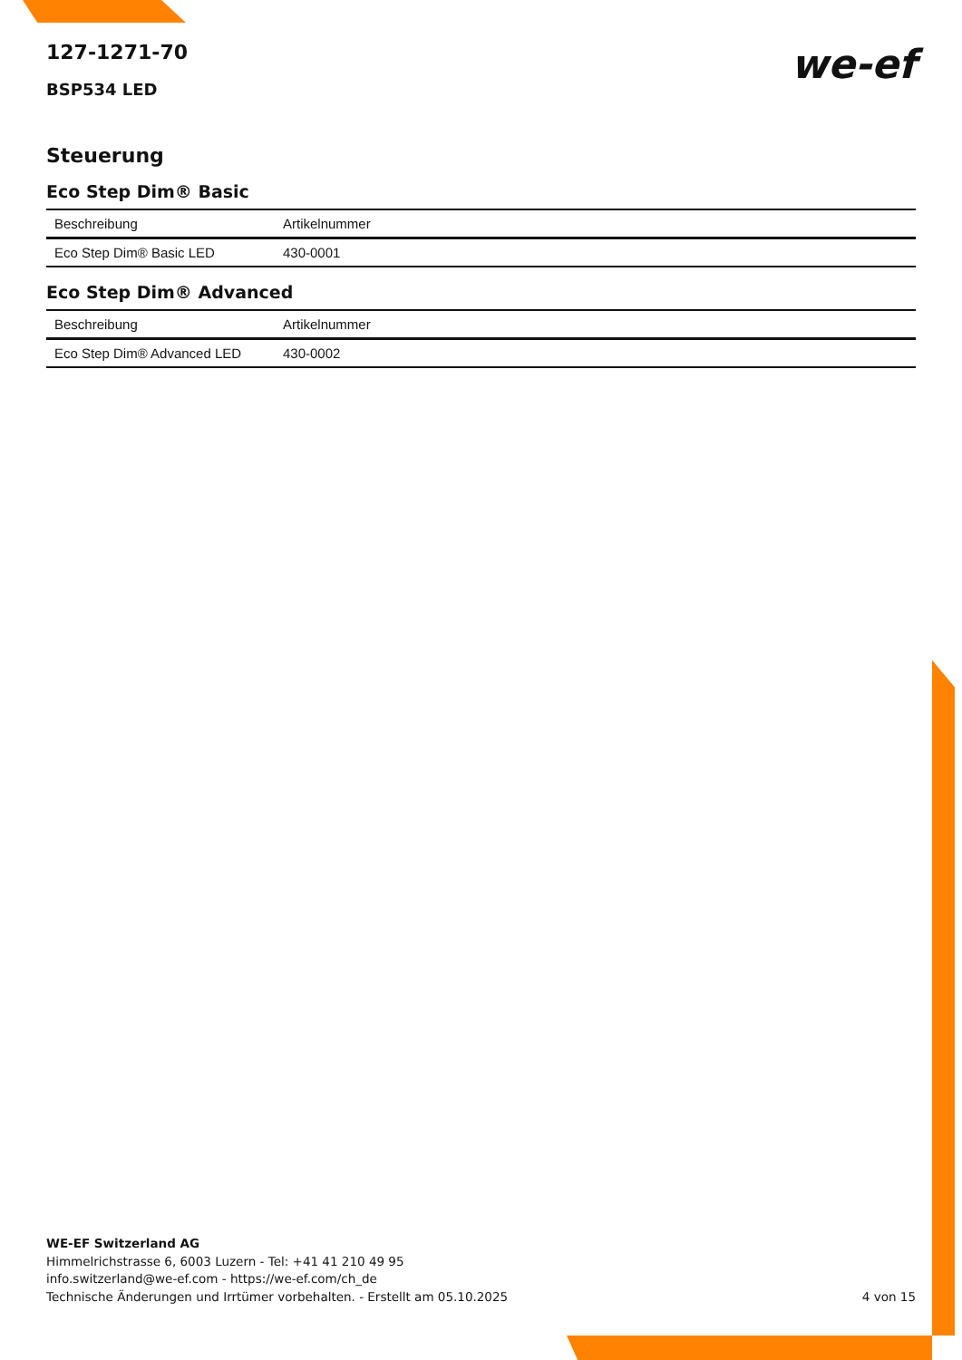we-ef
127-1271-70
BSP534 LED
Steuerung
Eco Step Dim® Basic
| Beschreibung | Artikelnummer |
| --- | --- |
| Eco Step Dim® Basic LED | 430-0001 |
Eco Step Dim® Advanced
| Beschreibung | Artikelnummer |
| --- | --- |
| Eco Step Dim® Advanced LED | 430-0002 |
WE-EF Switzerland AG
Himmelrichstrasse 6, 6003 Luzern - Tel: +41 41 210 49 95
info.switzerland@we-ef.com - https://we-ef.com/ch_de
Technische Änderungen und Irrtümer vorbehalten. - Erstellt am 05.10.2025 4 von 15